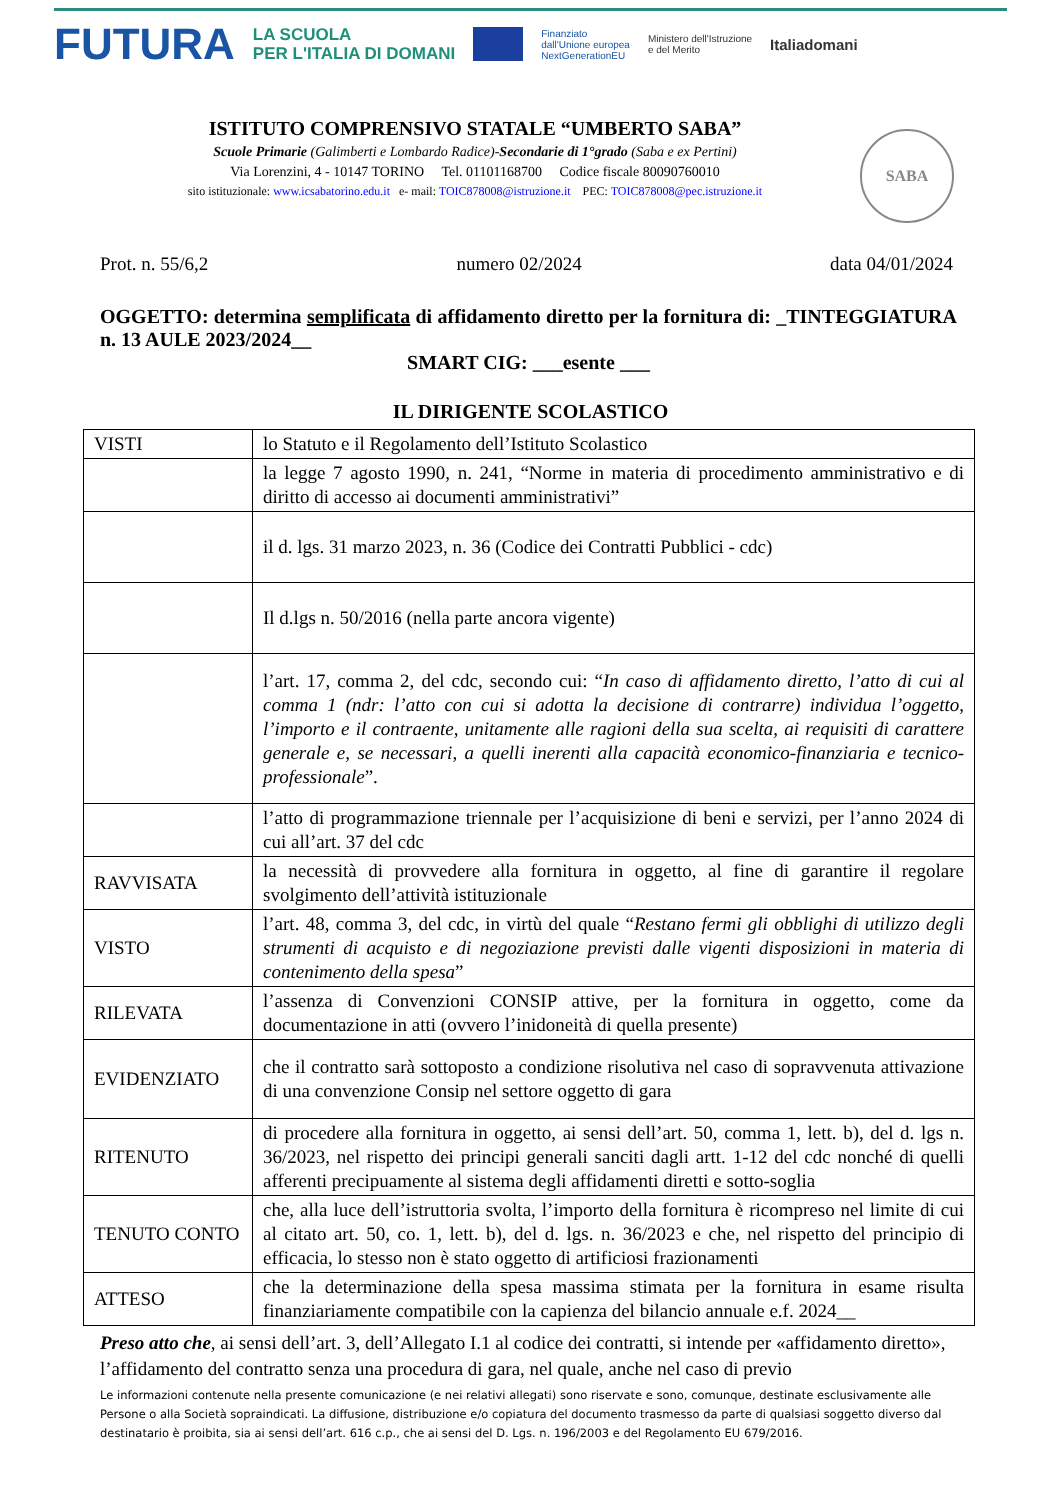FUTURA LA SCUOLA
PER L'ITALIA DI DOMANI Finanziato
dall'Unione europea
NextGenerationEU Ministero dell'Istruzione
e del Merito Italiadomani
ISTITUTO COMPRENSIVO STATALE “UMBERTO SABA”
Scuole Primarie (Galimberti e Lombardo Radice)-Secondarie di 1°grado (Saba e ex Pertini)
Via Lorenzini, 4 - 10147 TORINO Tel. 01101168700 Codice fiscale 80090760010
sito istituzionale: www.icsabatorino.edu.it e- mail: TOIC878008@istruzione.it PEC: TOIC878008@pec.istruzione.it
SABA
Prot. n. 55/6,2 numero 02/2024 data 04/01/2024
OGGETTO: determina semplificata di affidamento diretto per la fornitura di: _TINTEGGIATURA n. 13 AULE 2023/2024__
SMART CIG: ___esente ___
IL DIRIGENTE SCOLASTICO
| VISTI | lo Statuto e il Regolamento dell’Istituto Scolastico |
| | la legge 7 agosto 1990, n. 241, “Norme in materia di procedimento amministrativo e di diritto di accesso ai documenti amministrativi” |
| | il d. lgs. 31 marzo 2023, n. 36 (Codice dei Contratti Pubblici - cdc) |
| | Il d.lgs n. 50/2016 (nella parte ancora vigente) |
| | l’art. 17, comma 2, del cdc, secondo cui: “ In caso di affidamento diretto, l’atto di cui al comma 1 (ndr: l’atto con cui si adotta la decisione di contrarre) individua l’oggetto, l’importo e il contraente, unitamente alle ragioni della sua scelta, ai requisiti di carattere generale e, se necessari, a quelli inerenti alla capacità economico-finanziaria e tecnico-professionale ”. |
| | l’atto di programmazione triennale per l’acquisizione di beni e servizi, per l’anno 2024 di cui all’art. 37 del cdc |
| RAVVISATA | la necessità di provvedere alla fornitura in oggetto, al fine di garantire il regolare svolgimento dell’attività istituzionale |
| VISTO | l’art. 48, comma 3, del cdc, in virtù del quale “ Restano fermi gli obblighi di utilizzo degli strumenti di acquisto e di negoziazione previsti dalle vigenti disposizioni in materia di contenimento della spesa ” |
| RILEVATA | l’assenza di Convenzioni CONSIP attive, per la fornitura in oggetto, come da documentazione in atti (ovvero l’inidoneità di quella presente) |
| EVIDENZIATO | che il contratto sarà sottoposto a condizione risolutiva nel caso di sopravvenuta attivazione di una convenzione Consip nel settore oggetto di gara |
| RITENUTO | di procedere alla fornitura in oggetto, ai sensi dell’art. 50, comma 1, lett. b), del d. lgs n. 36/2023, nel rispetto dei principi generali sanciti dagli artt. 1-12 del cdc nonché di quelli afferenti precipuamente al sistema degli affidamenti diretti e sotto-soglia |
| TENUTO CONTO | che, alla luce dell’istruttoria svolta, l’importo della fornitura è ricompreso nel limite di cui al citato art. 50, co. 1, lett. b), del d. lgs. n. 36/2023 e che, nel rispetto del principio di efficacia, lo stesso non è stato oggetto di artificiosi frazionamenti |
| ATTESO | che la determinazione della spesa massima stimata per la fornitura in esame risulta finanziariamente compatibile con la capienza del bilancio annuale e.f. 2024__ |
Preso atto che, ai sensi dell’art. 3, dell’Allegato I.1 al codice dei contratti, si intende per «affidamento diretto», l’affidamento del contratto senza una procedura di gara, nel quale, anche nel caso di previo
Le informazioni contenute nella presente comunicazione (e nei relativi allegati) sono riservate e sono, comunque, destinate esclusivamente alle Persone o alla Società sopraindicati. La diffusione, distribuzione e/o copiatura del documento trasmesso da parte di qualsiasi soggetto diverso dal destinatario è proibita, sia ai sensi dell’art. 616 c.p., che ai sensi del D. Lgs. n. 196/2003 e del Regolamento EU 679/2016.